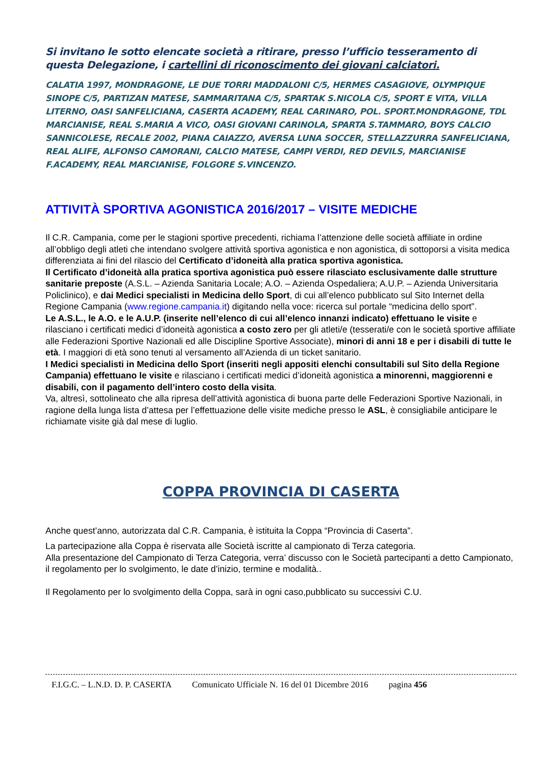Si invitano le sotto elencate società a ritirare, presso l’ufficio tesseramento di questa Delegazione, i cartellini di riconoscimento dei giovani calciatori.
CALATIA 1997, MONDRAGONE, LE DUE TORRI MADDALONI C/5, HERMES CASAGIOVE, OLYMPIQUE SINOPE C/5, PARTIZAN MATESE, SAMMARITANA C/5, SPARTAK S.NICOLA C/5, SPORT E VITA, VILLA LITERNO, OASI SANFELICIANA, CASERTA ACADEMY, REAL CARINARO, POL. SPORT.MONDRAGONE, TDL MARCIANISE, REAL S.MARIA A VICO, OASI GIOVANI CARINOLA, SPARTA S.TAMMARO, BOYS CALCIO SANNICOLESE, RECALE 2002, PIANA CAIAZZO, AVERSA LUNA SOCCER, STELLAZZURRA SANFELICIANA, REAL ALIFE, ALFONSO CAMORANI, CALCIO MATESE, CAMPI VERDI, RED DEVILS, MARCIANISE F.ACADEMY, REAL MARCIANISE, FOLGORE S.VINCENZO.
ATTIVITÀ SPORTIVA AGONISTICA 2016/2017 – VISITE MEDICHE
Il C.R. Campania, come per le stagioni sportive precedenti, richiama l’attenzione delle società affiliate in ordine all’obbligo degli atleti che intendano svolgere attività sportiva agonistica e non agonistica, di sottoporsi a visita medica differenziata ai fini del rilascio del Certificato d’idoneità alla pratica sportiva agonistica.
Il Certificato d’idoneità alla pratica sportiva agonistica può essere rilasciato esclusivamente dalle strutture sanitarie preposte (A.S.L. – Azienda Sanitaria Locale; A.O. – Azienda Ospedaliera; A.U.P. – Azienda Universitaria Policlinico), e dai Medici specialisti in Medicina dello Sport, di cui all’elenco pubblicato sul Sito Internet della Regione Campania (www.regione.campania.it) digitando nella voce: ricerca sul portale “medicina dello sport”.
Le A.S.L., le A.O. e le A.U.P. (inserite nell’elenco di cui all’elenco innanzi indicato) effettuano le visite e rilasciano i certificati medici d’idoneità agonistica a costo zero per gli atleti/e (tesserati/e con le società sportive affiliate alle Federazioni Sportive Nazionali ed alle Discipline Sportive Associate), minori di anni 18 e per i disabili di tutte le età. I maggiori di età sono tenuti al versamento all’Azienda di un ticket sanitario.
I Medici specialisti in Medicina dello Sport (inseriti negli appositi elenchi consultabili sul Sito della Regione Campania) effettuano le visite e rilasciano i certificati medici d’idoneità agonistica a minorenni, maggiorenni e disabili, con il pagamento dell’intero costo della visita.
Va, altresì, sottolineato che alla ripresa dell’attività agonistica di buona parte delle Federazioni Sportive Nazionali, in ragione della lunga lista d’attesa per l’effettuazione delle visite mediche presso le ASL, è consigliabile anticipare le richiamate visite già dal mese di luglio.
COPPA PROVINCIA DI CASERTA
Anche quest’anno, autorizzata dal C.R. Campania, è istituita la Coppa “Provincia di Caserta”.
La partecipazione alla Coppa è riservata alle Società iscritte al campionato di Terza categoria.
Alla presentazione del Campionato di Terza Categoria, verra’ discusso con le Società partecipanti a detto Campionato, il regolamento per lo svolgimento, le date d’inizio, termine e modalità..
Il Regolamento per lo svolgimento della Coppa, sarà in ogni caso,pubblicato su successivi C.U.
F.I.G.C. – L.N.D. D. P. CASERTA Comunicato Ufficiale N. 16 del 01 Dicembre 2016 pagina 456